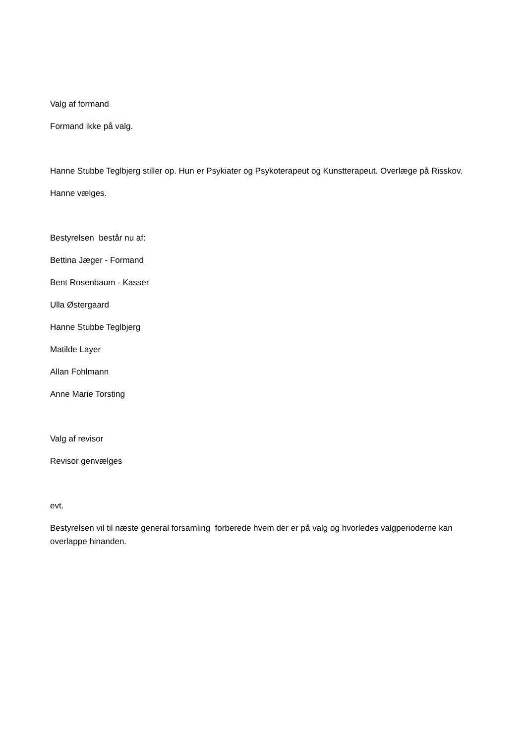Valg af formand
Formand ikke på valg.
Hanne Stubbe Teglbjerg stiller op. Hun er Psykiater og Psykoterapeut og Kunstterapeut. Overlæge på Risskov.
Hanne vælges.
Bestyrelsen består nu af:
Bettina Jæger - Formand
Bent Rosenbaum - Kasser
Ulla Østergaard
Hanne Stubbe Teglbjerg
Matilde Layer
Allan Fohlmann
Anne Marie Torsting
Valg af revisor
Revisor genvælges
evt.
Bestyrelsen vil til næste general forsamling forberede hvem der er på valg og hvorledes valgperioderne kan overlappe hinanden.